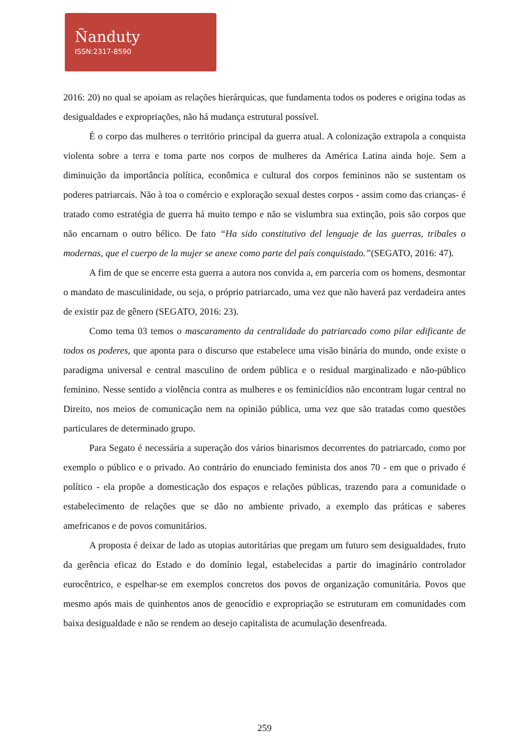Ñanduty
ISSN:2317-8590
2016: 20) no qual se apoiam as relações hierárquicas, que fundamenta todos os poderes e origina todas as desigualdades e expropriações, não há mudança estrutural possível.
É o corpo das mulheres o território principal da guerra atual. A colonização extrapola a conquista violenta sobre a terra e toma parte nos corpos de mulheres da América Latina ainda hoje. Sem a diminuição da importância política, econômica e cultural dos corpos femininos não se sustentam os poderes patriarcais. Não à toa o comércio e exploração sexual destes corpos - assim como das crianças- é tratado como estratégia de guerra há muito tempo e não se vislumbra sua extinção, pois são corpos que não encarnam o outro bélico. De fato “Ha sido constitutivo del lenguaje de las guerras, tribales o modernas, que el cuerpo de la mujer se anexe como parte del país conquistado.”(SEGATO, 2016: 47).
A fim de que se encerre esta guerra a autora nos convida a, em parceria com os homens, desmontar o mandato de masculinidade, ou seja, o próprio patriarcado, uma vez que não haverá paz verdadeira antes de existir paz de gênero (SEGATO, 2016: 23).
Como tema 03 temos o mascaramento da centralidade do patriarcado como pilar edificante de todos os poderes, que aponta para o discurso que estabelece uma visão binária do mundo, onde existe o paradigma universal e central masculino de ordem pública e o residual marginalizado e não-público feminino. Nesse sentido a violência contra as mulheres e os feminicídios não encontram lugar central no Direito, nos meios de comunicação nem na opinião pública, uma vez que são tratadas como questões particulares de determinado grupo.
Para Segato é necessária a superação dos vários binarismos decorrentes do patriarcado, como por exemplo o público e o privado. Ao contrário do enunciado feminista dos anos 70 - em que o privado é político - ela propõe a domesticação dos espaços e relações públicas, trazendo para a comunidade o estabelecimento de relações que se dão no ambiente privado, a exemplo das práticas e saberes amefricanos e de povos comunitários.
A proposta é deixar de lado as utopias autoritárias que pregam um futuro sem desigualdades, fruto da gerência eficaz do Estado e do domínio legal, estabelecidas a partir do imaginário controlador eurocêntrico, e espelhar-se em exemplos concretos dos povos de organização comunitária. Povos que mesmo após mais de quinhentos anos de genocídio e expropriação se estruturam em comunidades com baixa desigualdade e não se rendem ao desejo capitalista de acumulação desenfreada.
259